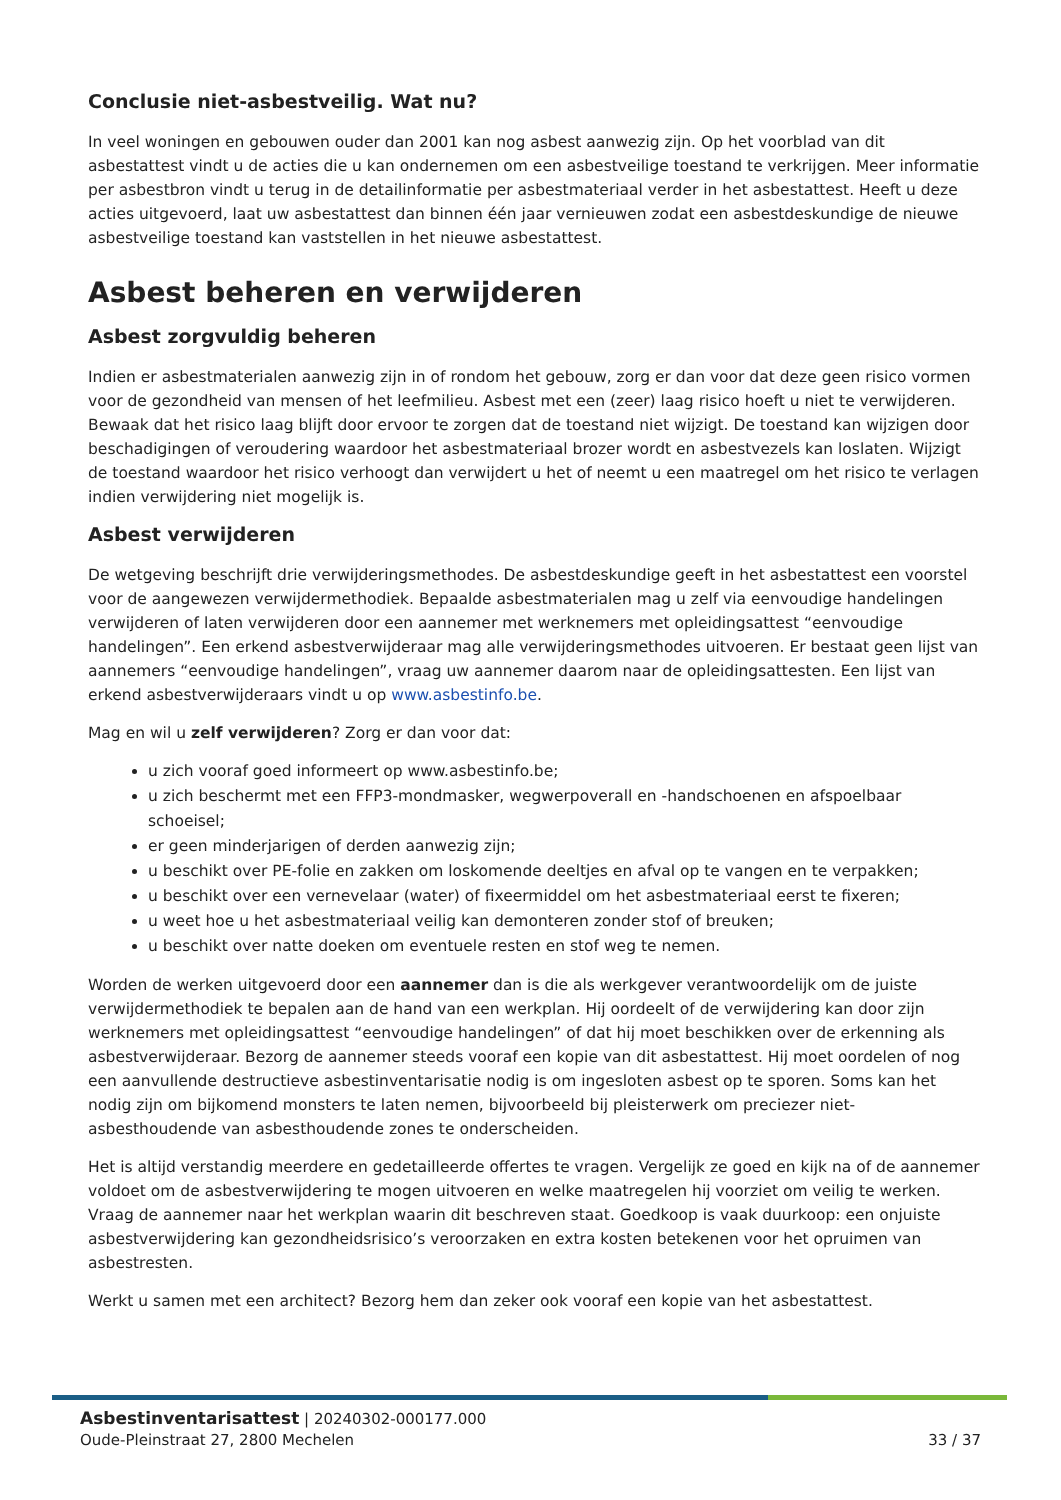Conclusie niet-asbestveilig. Wat nu?
In veel woningen en gebouwen ouder dan 2001 kan nog asbest aanwezig zijn. Op het voorblad van dit asbestattest vindt u de acties die u kan ondernemen om een asbestveilige toestand te verkrijgen. Meer informatie per asbestbron vindt u terug in de detailinformatie per asbestmateriaal verder in het asbestattest. Heeft u deze acties uitgevoerd, laat uw asbestattest dan binnen één jaar vernieuwen zodat een asbestdeskundige de nieuwe asbestveilige toestand kan vaststellen in het nieuwe asbestattest.
Asbest beheren en verwijderen
Asbest zorgvuldig beheren
Indien er asbestmaterialen aanwezig zijn in of rondom het gebouw, zorg er dan voor dat deze geen risico vormen voor de gezondheid van mensen of het leefmilieu. Asbest met een (zeer) laag risico hoeft u niet te verwijderen. Bewaak dat het risico laag blijft door ervoor te zorgen dat de toestand niet wijzigt. De toestand kan wijzigen door beschadigingen of veroudering waardoor het asbestmateriaal brozer wordt en asbestvezels kan loslaten. Wijzigt de toestand waardoor het risico verhoogt dan verwijdert u het of neemt u een maatregel om het risico te verlagen indien verwijdering niet mogelijk is.
Asbest verwijderen
De wetgeving beschrijft drie verwijderingsmethodes. De asbestdeskundige geeft in het asbestattest een voorstel voor de aangewezen verwijdermethodiek. Bepaalde asbestmaterialen mag u zelf via eenvoudige handelingen verwijderen of laten verwijderen door een aannemer met werknemers met opleidingsattest “eenvoudige handelingen”. Een erkend asbestverwijderaar mag alle verwijderingsmethodes uitvoeren. Er bestaat geen lijst van aannemers “eenvoudige handelingen”, vraag uw aannemer daarom naar de opleidingsattesten. Een lijst van erkend asbestverwijderaars vindt u op www.asbestinfo.be.
Mag en wil u zelf verwijderen? Zorg er dan voor dat:
u zich vooraf goed informeert op www.asbestinfo.be;
u zich beschermt met een FFP3-mondmasker, wegwerpoverall en -handschoenen en afspoelbaar schoeisel;
er geen minderjarigen of derden aanwezig zijn;
u beschikt over PE-folie en zakken om loskomende deeltjes en afval op te vangen en te verpakken;
u beschikt over een vernevelaar (water) of fixeermiddel om het asbestmateriaal eerst te fixeren;
u weet hoe u het asbestmateriaal veilig kan demonteren zonder stof of breuken;
u beschikt over natte doeken om eventuele resten en stof weg te nemen.
Worden de werken uitgevoerd door een aannemer dan is die als werkgever verantwoordelijk om de juiste verwijdermethodiek te bepalen aan de hand van een werkplan. Hij oordeelt of de verwijdering kan door zijn werknemers met opleidingsattest “eenvoudige handelingen” of dat hij moet beschikken over de erkenning als asbestverwijderaar. Bezorg de aannemer steeds vooraf een kopie van dit asbestattest. Hij moet oordelen of nog een aanvullende destructieve asbestinventarisatie nodig is om ingesloten asbest op te sporen. Soms kan het nodig zijn om bijkomend monsters te laten nemen, bijvoorbeeld bij pleisterwerk om preciezer niet-asbesthoudende van asbesthoudende zones te onderscheiden.
Het is altijd verstandig meerdere en gedetailleerde offertes te vragen. Vergelijk ze goed en kijk na of de aannemer voldoet om de asbestverwijdering te mogen uitvoeren en welke maatregelen hij voorziet om veilig te werken. Vraag de aannemer naar het werkplan waarin dit beschreven staat. Goedkoop is vaak duurkoop: een onjuiste asbestverwijdering kan gezondheidsrisico’s veroorzaken en extra kosten betekenen voor het opruimen van asbestresten.
Werkt u samen met een architect? Bezorg hem dan zeker ook vooraf een kopie van het asbestattest.
Asbestinventarisattest | 20240302-000177.000
Oude-Pleinstraat 27, 2800 Mechelen
33 / 37